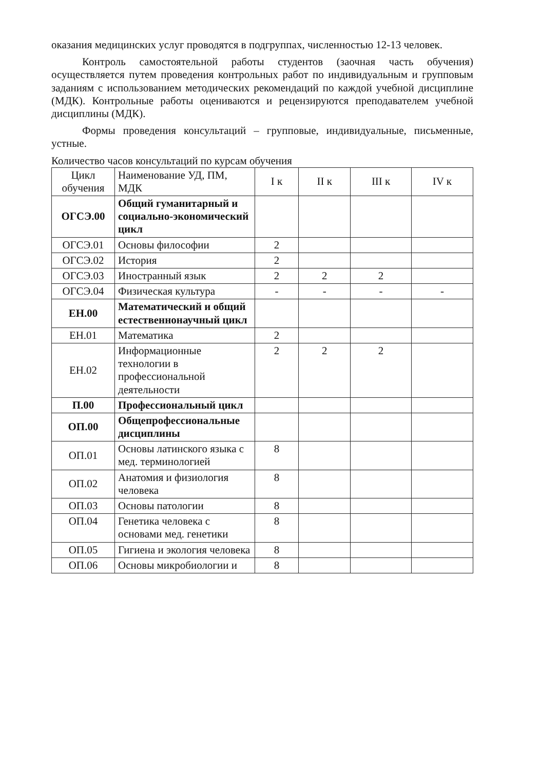оказания медицинских услуг проводятся в подгруппах, численностью 12-13 человек.
Контроль самостоятельной работы студентов (заочная часть обучения) осуществляется путем проведения контрольных работ по индивидуальным и групповым заданиям с использованием методических рекомендаций по каждой учебной дисциплине (МДК). Контрольные работы оцениваются и рецензируются преподавателем учебной дисциплины (МДК).
Формы проведения консультаций – групповые, индивидуальные, письменные, устные.
Количество часов консультаций по курсам обучения
| Цикл обучения | Наименование УД, ПМ, МДК | I к | II к | III к | IV к |
| ОГСЭ.00 | Общий гуманитарный и социально-экономический цикл | | | | |
| ОГСЭ.01 | Основы философии | 2 | | | |
| ОГСЭ.02 | История | 2 | | | |
| ОГСЭ.03 | Иностранный язык | 2 | 2 | 2 | |
| ОГСЭ.04 | Физическая культура | - | - | - | - |
| ЕН.00 | Математический и общий естественнонаучный цикл | | | | |
| ЕН.01 | Математика | 2 | | | |
| ЕН.02 | Информационные технологии в профессиональной деятельности | 2 | 2 | 2 | |
| П.00 | Профессиональный цикл | | | | |
| ОП.00 | Общепрофессиональные дисциплины | | | | |
| ОП.01 | Основы латинского языка с мед. терминологией | 8 | | | |
| ОП.02 | Анатомия и физиология человека | 8 | | | |
| ОП.03 | Основы патологии | 8 | | | |
| ОП.04 | Генетика человека с основами мед. генетики | 8 | | | |
| ОП.05 | Гигиена и экология человека | 8 | | | |
| ОП.06 | Основы микробиологии и | 8 | | | |